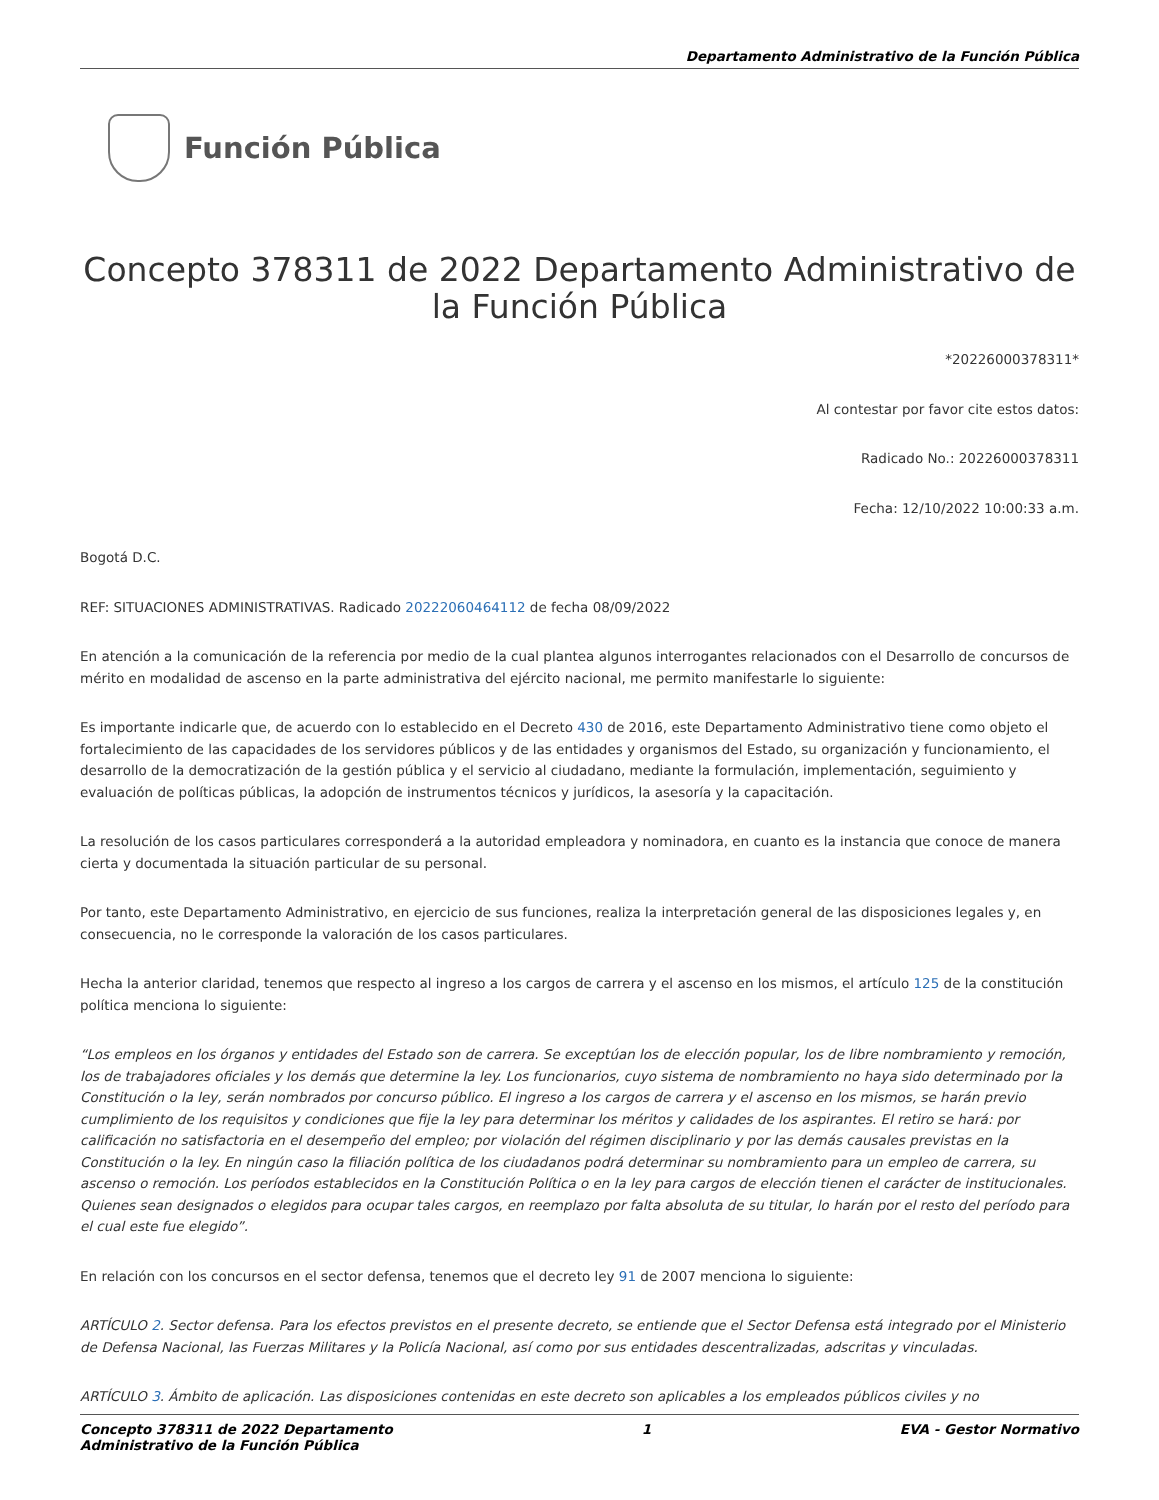Departamento Administrativo de la Función Pública
Función Pública
Concepto 378311 de 2022 Departamento Administrativo de la Función Pública
*20226000378311*
Al contestar por favor cite estos datos:
Radicado No.: 20226000378311
Fecha: 12/10/2022 10:00:33 a.m.
Bogotá D.C.
REF: SITUACIONES ADMINISTRATIVAS. Radicado 20222060464112 de fecha 08/09/2022
En atención a la comunicación de la referencia por medio de la cual plantea algunos interrogantes relacionados con el Desarrollo de concursos de mérito en modalidad de ascenso en la parte administrativa del ejército nacional, me permito manifestarle lo siguiente:
Es importante indicarle que, de acuerdo con lo establecido en el Decreto 430 de 2016, este Departamento Administrativo tiene como objeto el fortalecimiento de las capacidades de los servidores públicos y de las entidades y organismos del Estado, su organización y funcionamiento, el desarrollo de la democratización de la gestión pública y el servicio al ciudadano, mediante la formulación, implementación, seguimiento y evaluación de políticas públicas, la adopción de instrumentos técnicos y jurídicos, la asesoría y la capacitación.
La resolución de los casos particulares corresponderá a la autoridad empleadora y nominadora, en cuanto es la instancia que conoce de manera cierta y documentada la situación particular de su personal.
Por tanto, este Departamento Administrativo, en ejercicio de sus funciones, realiza la interpretación general de las disposiciones legales y, en consecuencia, no le corresponde la valoración de los casos particulares.
Hecha la anterior claridad, tenemos que respecto al ingreso a los cargos de carrera y el ascenso en los mismos, el artículo 125 de la constitución política menciona lo siguiente:
“Los empleos en los órganos y entidades del Estado son de carrera. Se exceptúan los de elección popular, los de libre nombramiento y remoción, los de trabajadores oficiales y los demás que determine la ley. Los funcionarios, cuyo sistema de nombramiento no haya sido determinado por la Constitución o la ley, serán nombrados por concurso público. El ingreso a los cargos de carrera y el ascenso en los mismos, se harán previo cumplimiento de los requisitos y condiciones que fije la ley para determinar los méritos y calidades de los aspirantes. El retiro se hará: por calificación no satisfactoria en el desempeño del empleo; por violación del régimen disciplinario y por las demás causales previstas en la Constitución o la ley. En ningún caso la filiación política de los ciudadanos podrá determinar su nombramiento para un empleo de carrera, su ascenso o remoción. Los períodos establecidos en la Constitución Política o en la ley para cargos de elección tienen el carácter de institucionales. Quienes sean designados o elegidos para ocupar tales cargos, en reemplazo por falta absoluta de su titular, lo harán por el resto del período para el cual este fue elegido”.
En relación con los concursos en el sector defensa, tenemos que el decreto ley 91 de 2007 menciona lo siguiente:
ARTÍCULO 2. Sector defensa. Para los efectos previstos en el presente decreto, se entiende que el Sector Defensa está integrado por el Ministerio de Defensa Nacional, las Fuerzas Militares y la Policía Nacional, así como por sus entidades descentralizadas, adscritas y vinculadas.
ARTÍCULO 3. Ámbito de aplicación. Las disposiciones contenidas en este decreto son aplicables a los empleados públicos civiles y no
Concepto 378311 de 2022 Departamento
Administrativo de la Función Pública 1 EVA - Gestor Normativo